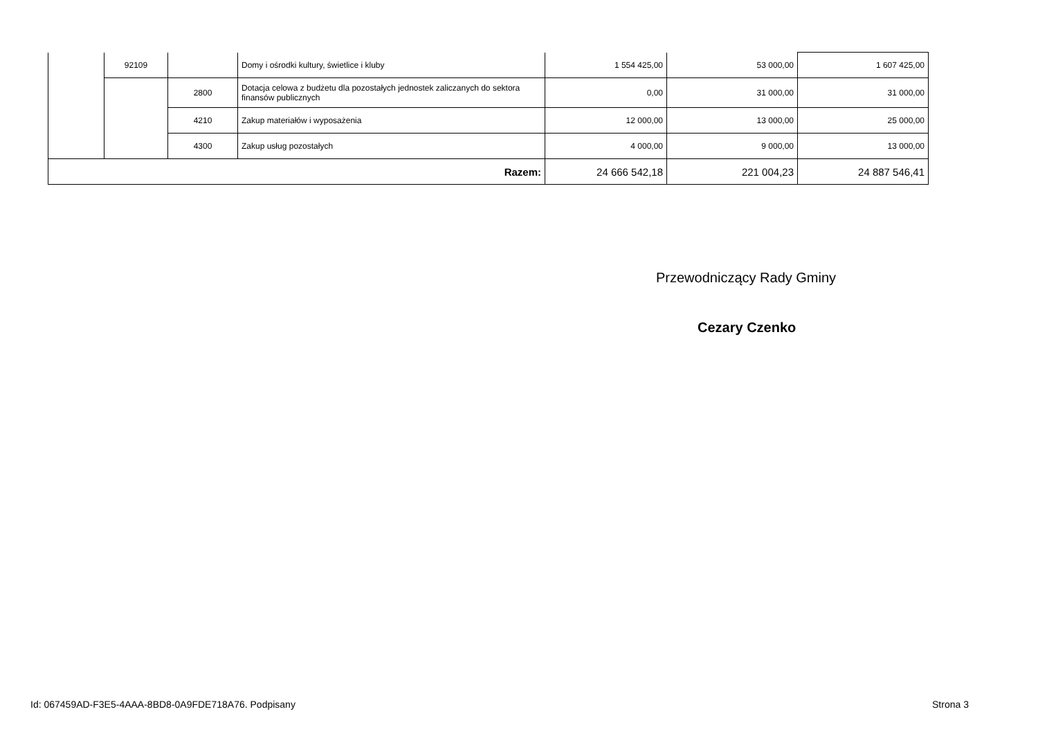| | 92109 | | Domy i ośrodki kultury, świetlice i kluby | 1 554 425,00 | 53 000,00 | 1 607 425,00 |
| | | 2800 | Dotacja celowa z budżetu dla pozostałych jednostek zaliczanych do sektora finansów publicznych | 0,00 | 31 000,00 | 31 000,00 |
| | | 4210 | Zakup materiałów i wyposażenia | 12 000,00 | 13 000,00 | 25 000,00 |
| | | 4300 | Zakup usług pozostałych | 4 000,00 | 9 000,00 | 13 000,00 |
| Razem: | | | | 24 666 542,18 | 221 004,23 | 24 887 546,41 |
Przewodniczący Rady Gminy
Cezary Czenko
Id: 067459AD-F3E5-4AAA-8BD8-0A9FDE718A76. Podpisany
Strona 3